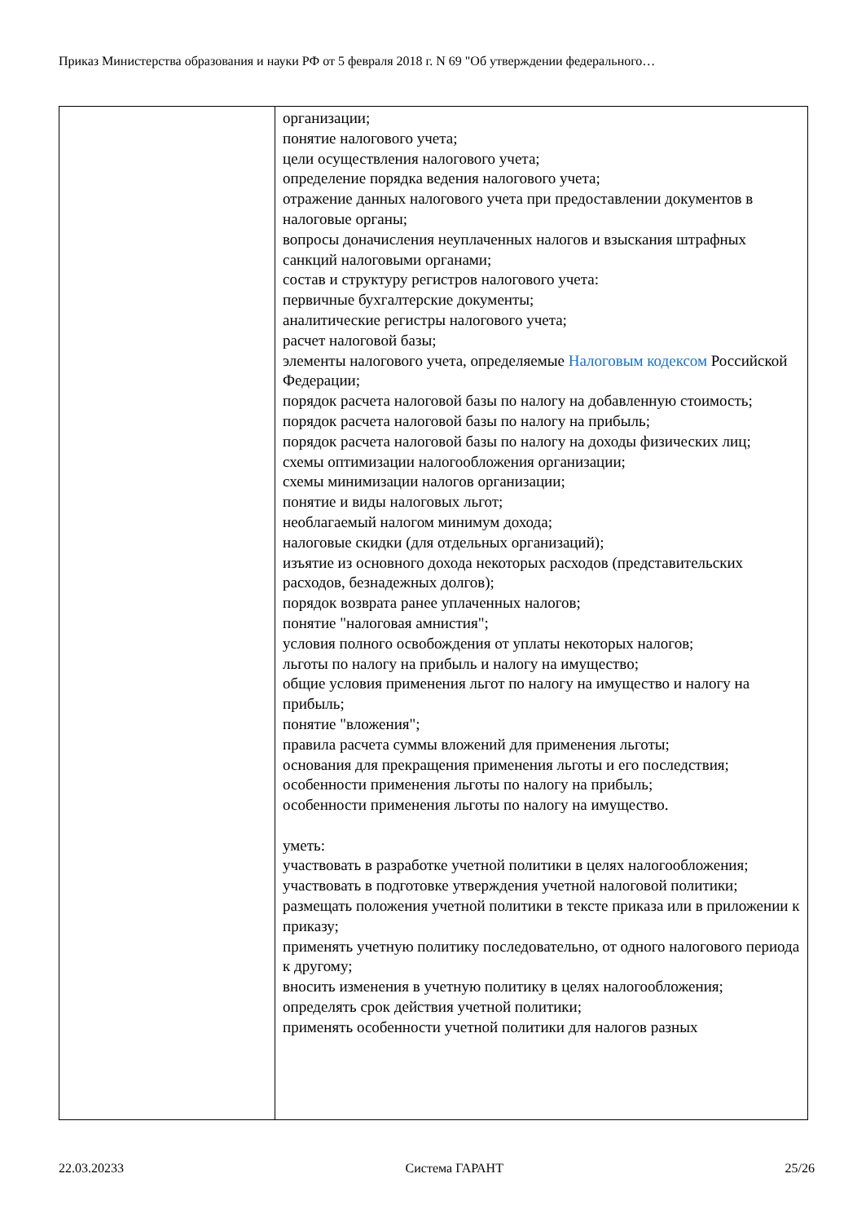Приказ Министерства образования и науки РФ от 5 февраля 2018 г. N 69 "Об утверждении федерального…
| | организации; понятие налогового учета; цели осуществления налогового учета; определение порядка ведения налогового учета; отражение данных налогового учета при предоставлении документов в налоговые органы; вопросы доначисления неуплаченных налогов и взыскания штрафных санкций налоговыми органами; состав и структуру регистров налогового учета: первичные бухгалтерские документы; аналитические регистры налогового учета; расчет налоговой базы; элементы налогового учета, определяемые Налоговым кодексом Российской Федерации; порядок расчета налоговой базы по налогу на добавленную стоимость; порядок расчета налоговой базы по налогу на прибыль; порядок расчета налоговой базы по налогу на доходы физических лиц; схемы оптимизации налогообложения организации; схемы минимизации налогов организации; понятие и виды налоговых льгот; необлагаемый налогом минимум дохода; налоговые скидки (для отдельных организаций); изъятие из основного дохода некоторых расходов (представительских расходов, безнадежных долгов); порядок возврата ранее уплаченных налогов; понятие "налоговая амнистия"; условия полного освобождения от уплаты некоторых налогов; льготы по налогу на прибыль и налогу на имущество; общие условия применения льгот по налогу на имущество и налогу на прибыль; понятие "вложения"; правила расчета суммы вложений для применения льготы; основания для прекращения применения льготы и его последствия; особенности применения льготы по налогу на прибыль; особенности применения льготы по налогу на имущество. уметь: участвовать в разработке учетной политики в целях налогообложения; участвовать в подготовке утверждения учетной налоговой политики; размещать положения учетной политики в тексте приказа или в приложении к приказу; применять учетную политику последовательно, от одного налогового периода к другому; вносить изменения в учетную политику в целях налогообложения; определять срок действия учетной политики; применять особенности учетной политики для налогов разных |
22.03.20233 Система ГАРАНТ 25/26